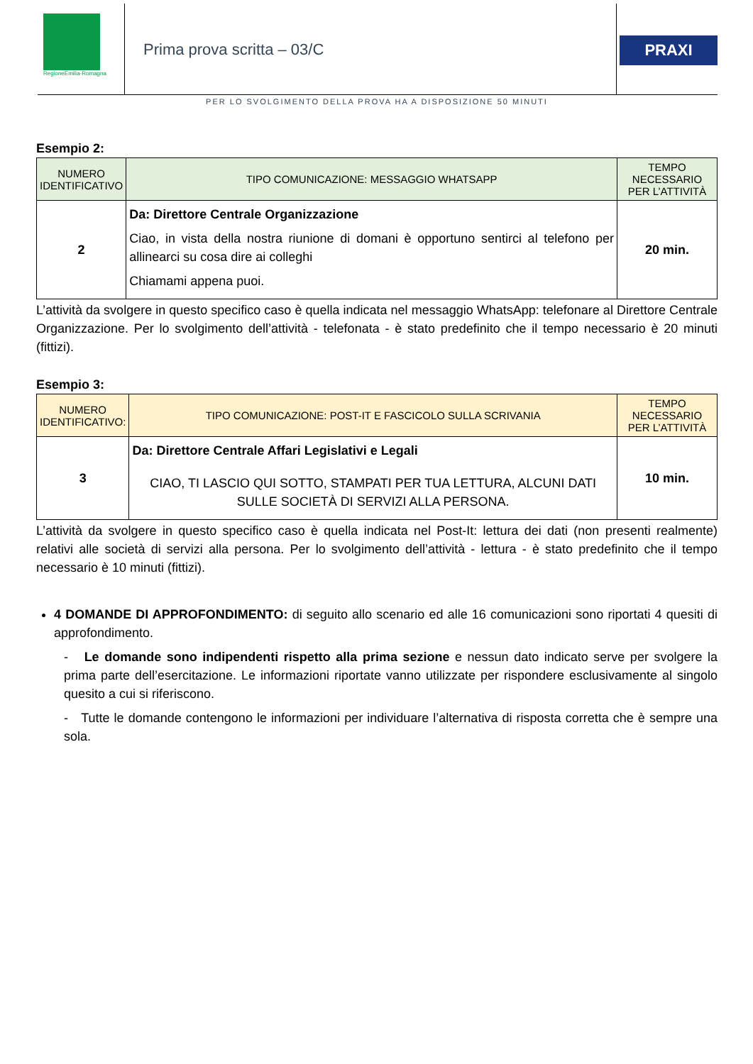RegioneEmilia-Romagna
Prima prova scritta – 03/C PRAXI
PER LO SVOLGIMENTO DELLA PROVA HA A DISPOSIZIONE 50 MINUTI
Esempio 2:
| NUMERO IDENTIFICATIVO | TIPO COMUNICAZIONE: MESSAGGIO WHATSAPP | TEMPO NECESSARIO PER L’ATTIVITÀ |
| 2 | Da: Direttore Centrale Organizzazione Ciao, in vista della nostra riunione di domani è opportuno sentirci al telefono per allinearci su cosa dire ai colleghi Chiamami appena puoi. | 20 min. |
L’attività da svolgere in questo specifico caso è quella indicata nel messaggio WhatsApp: telefonare al Direttore Centrale Organizzazione. Per lo svolgimento dell’attività - telefonata - è stato predefinito che il tempo necessario è 20 minuti (fittizi).
Esempio 3:
| NUMERO IDENTIFICATIVO: | TIPO COMUNICAZIONE: POST-IT E FASCICOLO SULLA SCRIVANIA | TEMPO NECESSARIO PER L’ATTIVITÀ |
| 3 | Da: Direttore Centrale Affari Legislativi e Legali CIAO, TI LASCIO QUI SOTTO, STAMPATI PER TUA LETTURA, ALCUNI DATI SULLE SOCIETÀ DI SERVIZI ALLA PERSONA. | 10 min. |
L’attività da svolgere in questo specifico caso è quella indicata nel Post-It: lettura dei dati (non presenti realmente) relativi alle società di servizi alla persona. Per lo svolgimento dell’attività - lettura - è stato predefinito che il tempo necessario è 10 minuti (fittizi).
4 DOMANDE DI APPROFONDIMENTO: di seguito allo scenario ed alle 16 comunicazioni sono riportati 4 quesiti di approfondimento.
- Le domande sono indipendenti rispetto alla prima sezione e nessun dato indicato serve per svolgere la prima parte dell’esercitazione. Le informazioni riportate vanno utilizzate per rispondere esclusivamente al singolo quesito a cui si riferiscono.
- Tutte le domande contengono le informazioni per individuare l’alternativa di risposta corretta che è sempre una sola.